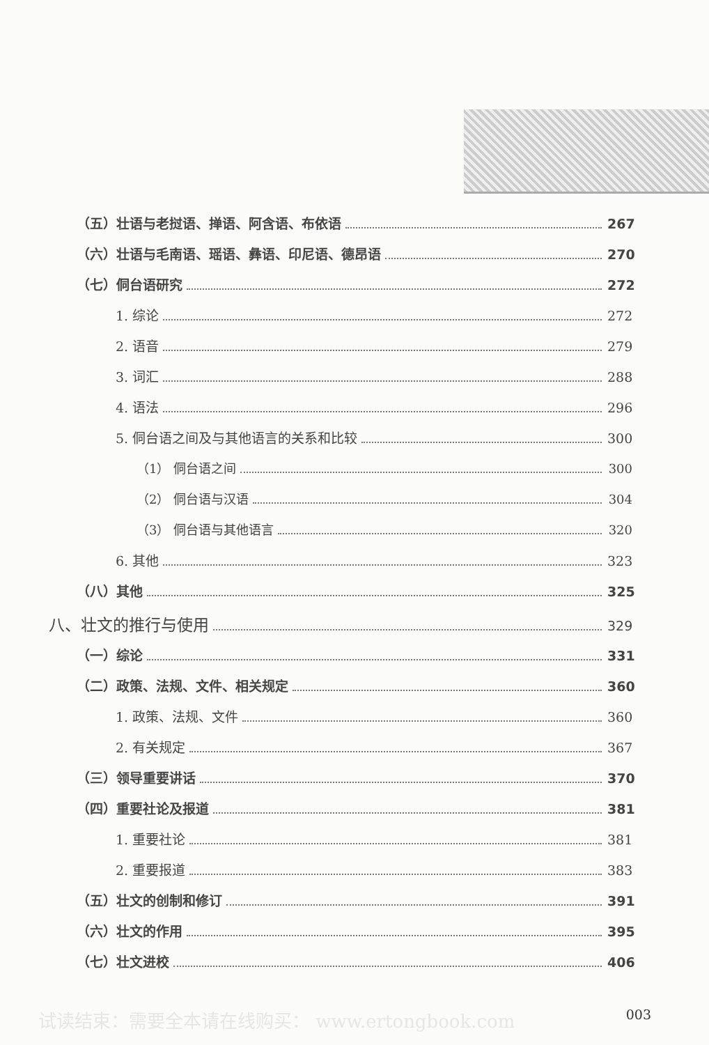（五）壮语与老挝语、掸语、阿含语、布依语 267
（六）壮语与毛南语、瑶语、彝语、印尼语、德昂语 270
（七）侗台语研究 272
1. 综论 272
2. 语音 279
3. 词汇 288
4. 语法 296
5. 侗台语之间及与其他语言的关系和比较 300
（1） 侗台语之间 300
（2） 侗台语与汉语 304
（3） 侗台语与其他语言 320
6. 其他 323
（八）其他 325
八、壮文的推行与使用 329
（一）综论 331
（二）政策、法规、文件、相关规定 360
1. 政策、法规、文件 360
2. 有关规定 367
（三）领导重要讲话 370
（四）重要社论及报道 381
1. 重要社论 381
2. 重要报道 383
（五）壮文的创制和修订 391
（六）壮文的作用 395
（七）壮文进校 406
试读结束：需要全本请在线购买： www.ertongbook.com 003